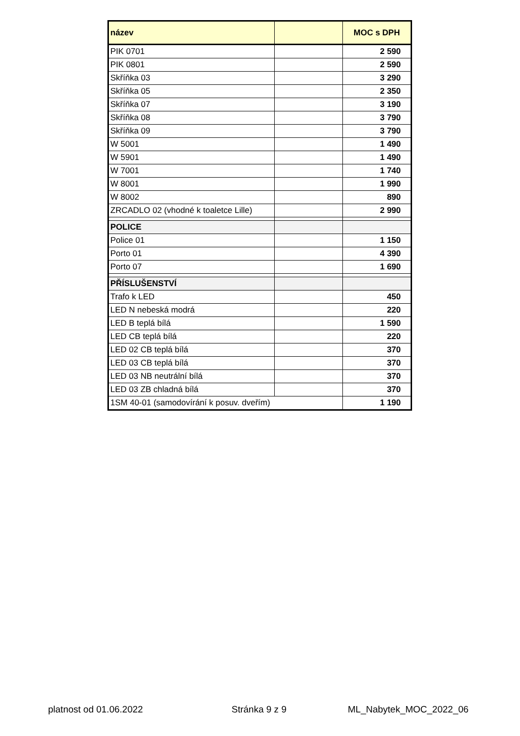| název | | MOC s DPH |
| --- | --- | --- |
| PIK 0701 | | 2 590 |
| PIK 0801 | | 2 590 |
| Skříňka 03 | | 3 290 |
| Skříňka 05 | | 2 350 |
| Skříňka 07 | | 3 190 |
| Skříňka 08 | | 3 790 |
| Skříňka 09 | | 3 790 |
| W 5001 | | 1 490 |
| W 5901 | | 1 490 |
| W 7001 | | 1 740 |
| W 8001 | | 1 990 |
| W 8002 | | 890 |
| ZRCADLO 02 (vhodné k toaletce Lille) | | 2 990 |
| POLICE | | |
| Police 01 | | 1 150 |
| Porto 01 | | 4 390 |
| Porto 07 | | 1 690 |
| PŘÍSLUŠENSTVÍ | | |
| Trafo k LED | | 450 |
| LED N nebeská modrá | | 220 |
| LED B teplá bílá | | 1 590 |
| LED CB teplá bílá | | 220 |
| LED 02 CB teplá bílá | | 370 |
| LED 03 CB teplá bílá | | 370 |
| LED 03 NB neutrální bílá | | 370 |
| LED 03 ZB chladná bílá | | 370 |
| 1SM 40-01 (samodovírání k posuv. dveřím) | | 1 190 |
platnost od 01.06.2022 Stránka 9 z 9 ML_Nabytek_MOC_2022_06